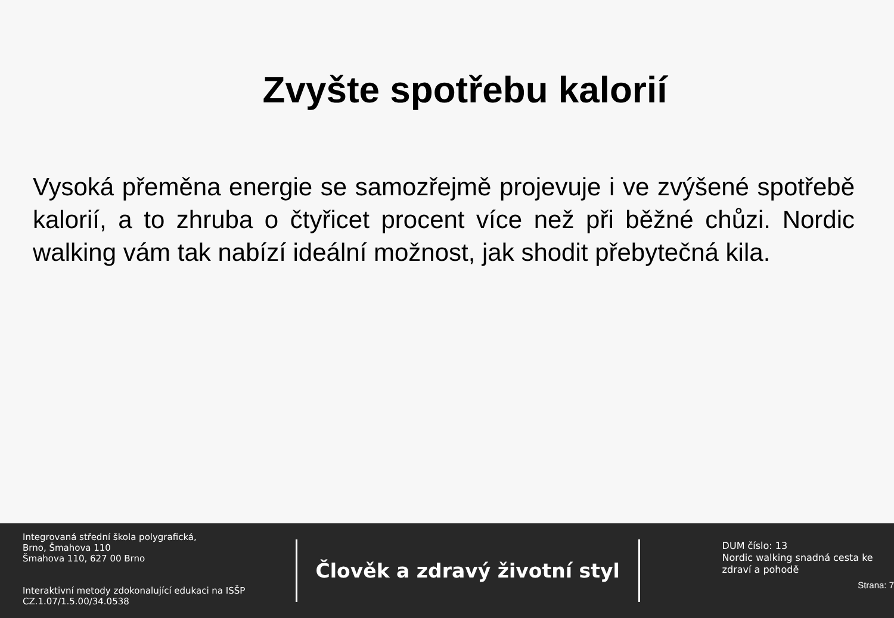Zvyšte spotřebu kalorií
Vysoká přeměna energie se samozřejmě projevuje i ve zvýšené spotřebě kalorií, a to zhruba o čtyřicet procent více než při běžné chůzi. Nordic walking vám tak nabízí ideální možnost, jak shodit přebytečná kila.
Integrovaná střední škola polygrafická,
Brno, Šmahova 110
Šmahova 110, 627 00 Brno
Interaktivní metody zdokonalující edukaci na ISŠP
CZ.1.07/1.5.00/34.0538
Člověk a zdravý životní styl
DUM číslo: 13
Nordic walking snadná cesta ke zdraví a pohodě
Strana: 7